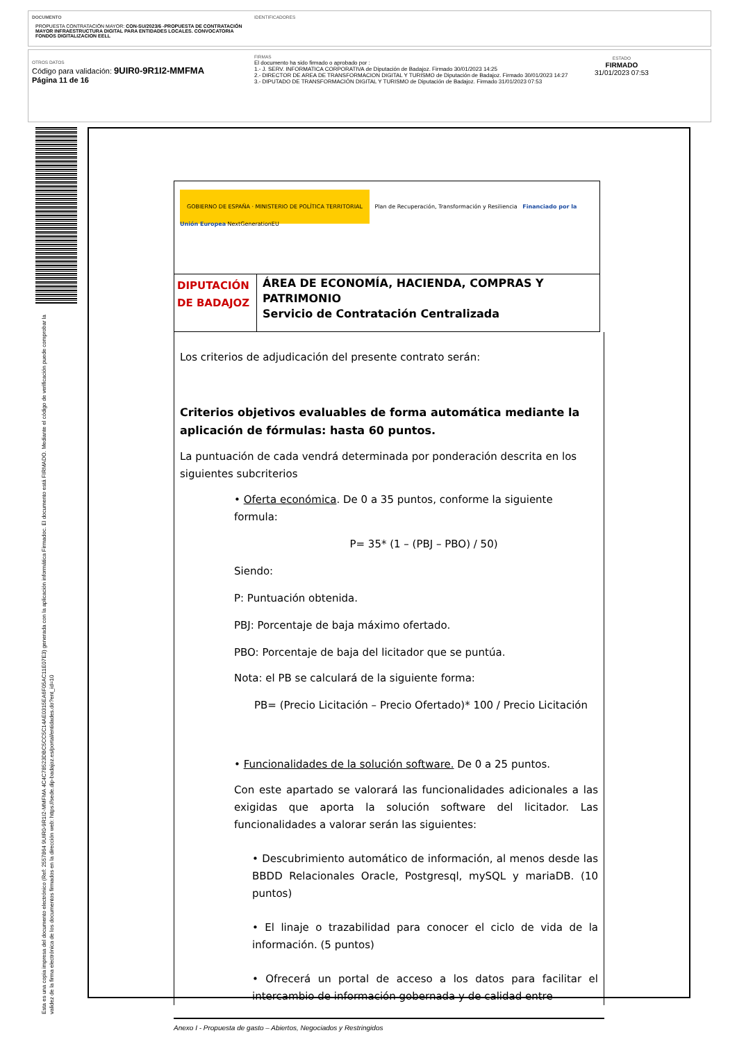DOCUMENTO
PROPUESTA CONTRATACIÓN MAYOR: CON-SU/2023/6 -PROPUESTA DE CONTRATACIÓN MAYOR INFRAESTRUCTURA DIGITAL PARA ENTIDADES LOCALES. CONVOCATORIA FONDOS DIGITALIZACION EELL
IDENTIFICADORES
OTROS DATOS
Código para validación: 9UIR0-9R1I2-MMFMA
Página 11 de 16
FIRMAS
El documento ha sido firmado o aprobado por :
1.- J. SERV. INFORMATICA CORPORATIVA de Diputación de Badajoz. Firmado 30/01/2023 14:25
2.- DIRECTOR DE AREA DE TRANSFORMACION DIGITAL Y TURISMO de Diputación de Badajoz. Firmado 30/01/2023 14:27
3.- DIPUTADO DE TRANSFORMACIÓN DIGITAL Y TURISMO de Diputación de Badajoz. Firmado 31/01/2023 07:53
ESTADO
FIRMADO
31/01/2023 07:53
Esta es una copia impresa del documento electrónico (Ref: 2557864 9UIR0-9R1I2-MMFMA 4C4C78523DBC5CC5C14AE0315EA6F05AC11E07E3) generada con la aplicación informática Firmadoc. El documento está FIRMADO. Mediante el código de verificación puede comprobar la validez de la firma electrónica de los documentos firmados en la dirección web: https://sede.dip-badajoz.es/portal/entidades.do?ent_id=10
| GOBIERNO DE ESPAÑA · MINISTERIO DE POLÍTICA TERRITORIAL Plan de Recuperación, Transformación y Resiliencia Financiado por la Unión Europea NextGenerationEU | |
| DIPUTACIÓN DE BADAJOZ | ÁREA DE ECONOMÍA, HACIENDA, COMPRAS Y PATRIMONIO Servicio de Contratación Centralizada |
Los criterios de adjudicación del presente contrato serán:
Criterios objetivos evaluables de forma automática mediante la aplicación de fórmulas: hasta 60 puntos.
La puntuación de cada vendrá determinada por ponderación descrita en los siguientes subcriterios
• Oferta económica. De 0 a 35 puntos, conforme la siguiente formula:
P= 35* (1 – (PBJ – PBO) / 50)
Siendo:
P: Puntuación obtenida.
PBJ: Porcentaje de baja máximo ofertado.
PBO: Porcentaje de baja del licitador que se puntúa.
Nota: el PB se calculará de la siguiente forma:
PB= (Precio Licitación – Precio Ofertado)* 100 / Precio Licitación
• Funcionalidades de la solución software. De 0 a 25 puntos.
Con este apartado se valorará las funcionalidades adicionales a las exigidas que aporta la solución software del licitador. Las funcionalidades a valorar serán las siguientes:
• Descubrimiento automático de información, al menos desde las BBDD Relacionales Oracle, Postgresql, mySQL y mariaDB. (10 puntos)
• El linaje o trazabilidad para conocer el ciclo de vida de la información. (5 puntos)
• Ofrecerá un portal de acceso a los datos para facilitar el intercambio de información gobernada y de calidad entre
Anexo I - Propuesta de gasto – Abiertos, Negociados y Restringidos